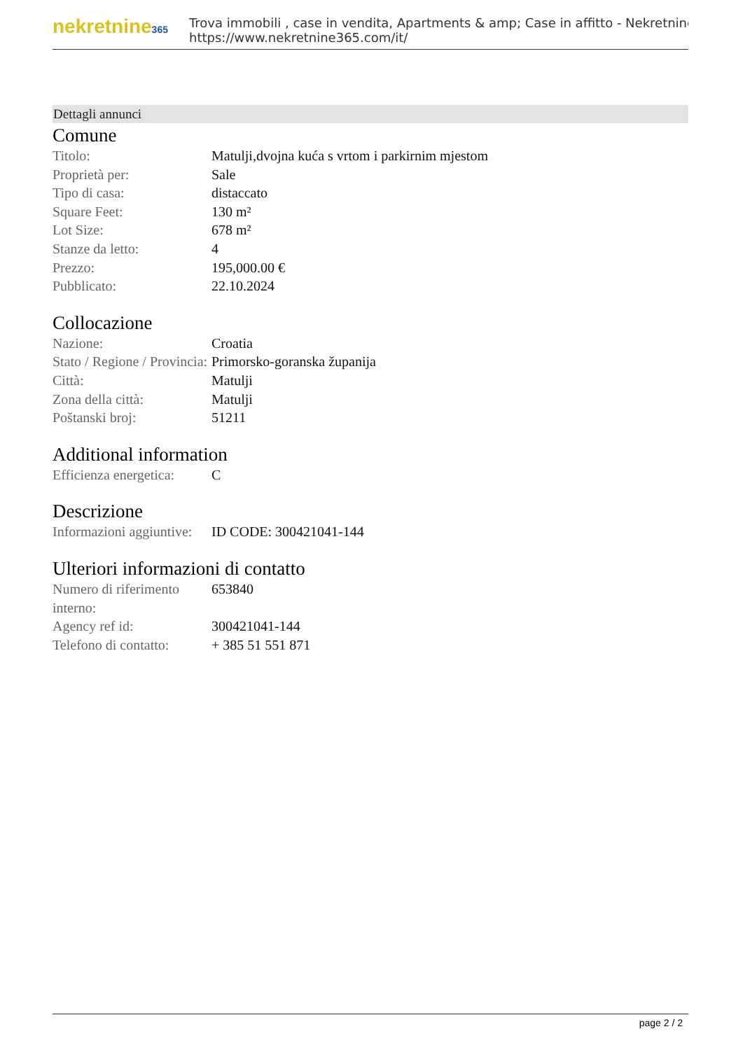nekretnine365
Trova immobili , case in vendita, Apartments & amp; Case in affitto - Nekretnine
https://www.nekretnine365.com/it/
Dettagli annunci
Comune
| Titolo: | Matulji,dvojna kuća s vrtom i parkirnim mjestom |
| Proprietà per: | Sale |
| Tipo di casa: | distaccato |
| Square Feet: | 130 m² |
| Lot Size: | 678 m² |
| Stanze da letto: | 4 |
| Prezzo: | 195,000.00 € |
| Pubblicato: | 22.10.2024 |
Collocazione
| Nazione: | Croatia |
| Stato / Regione / Provincia: | Primorsko-goranska županija |
| Città: | Matulji |
| Zona della città: | Matulji |
| Poštanski broj: | 51211 |
Additional information
| Efficienza energetica: | C |
Descrizione
| Informazioni aggiuntive: | ID CODE: 300421041-144 |
Ulteriori informazioni di contatto
| Numero di riferimento interno: | 653840 |
| Agency ref id: | 300421041-144 |
| Telefono di contatto: | + 385 51 551 871 |
page 2 / 2